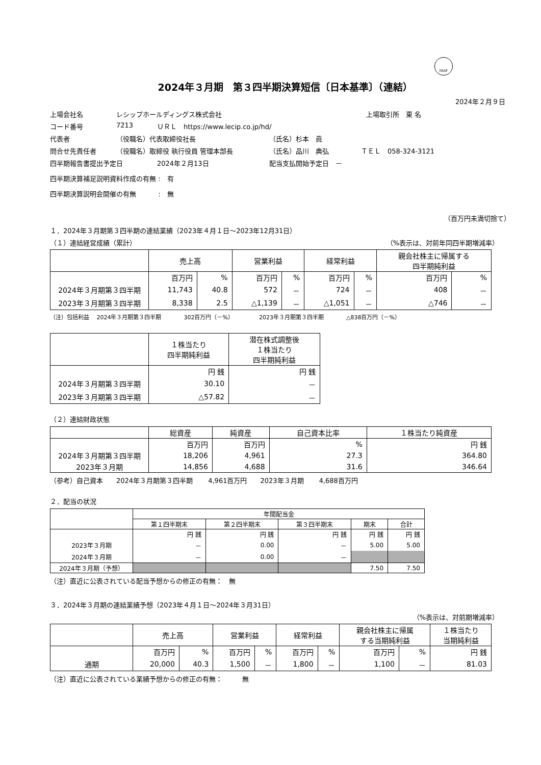FASF
2024年３月期　第３四半期決算短信〔日本基準〕（連結）
2024年２月９日
上場会社名 レシップホールディングス株式会社 上場取引所　東 名
コード番号 7213 ＵＲＬ　https://www.lecip.co.jp/hd/
代表者 （役職名）代表取締役社長 （氏名）杉本　眞
問合せ先責任者 （役職名）取締役 執行役員 管理本部長 （氏名）品川　典弘 ＴＥＬ　058-324-3121
四半期報告書提出予定日 2024年２月13日 配当支払開始予定日　－
四半期決算補足説明資料作成の有無 :　有
四半期決算説明会開催の有無　　　 :　無
（百万円未満切捨て）
１．2024年３月期第３四半期の連結業績（2023年４月１日～2023年12月31日）
（１）連結経営成績（累計） （%表示は、対前年同四半期増減率）
| | 売上高 | | 営業利益 | | 経常利益 | | 親会社株主に帰属する 四半期純利益 | |
| --- | --- | --- | --- | --- | --- | --- | --- | --- |
| | 百万円 | % | 百万円 | % | 百万円 | % | 百万円 | % |
| 2024年３月期第３四半期 | 11,743 | 40.8 | 572 | － | 724 | － | 408 | － |
| 2023年３月期第３四半期 | 8,338 | 2.5 | △1,139 | － | △1,051 | － | △746 | － |
（注）包括利益　 2024年３月期第３四半期　　　　302百万円（－%）　　　　　2023年３月期第３四半期　　　　△838百万円（－%）
| | １株当たり 四半期純利益 | 潜在株式調整後 １株当たり 四半期純利益 |
| --- | --- | --- |
| | 円 銭 | 円 銭 |
| 2024年３月期第３四半期 | 30.10 | － |
| 2023年３月期第３四半期 | △57.82 | － |
（２）連結財政状態
| | 総資産 | 純資産 | 自己資本比率 | １株当たり純資産 |
| --- | --- | --- | --- | --- |
| | 百万円 | 百万円 | % | 円 銭 |
| 2024年３月期第３四半期 | 18,206 | 4,961 | 27.3 | 364.80 |
| 2023年３月期 | 14,856 | 4,688 | 31.6 | 346.64 |
（参考）自己資本　　2024年３月期第３四半期　　 4,961百万円　　2023年３月期　　 4,688百万円
２．配当の状況
| | 年間配当金 | | | | |
| --- | --- | --- | --- | --- | --- |
| | 第１四半期末 | 第２四半期末 | 第３四半期末 | 期末 | 合計 |
| | 円 銭 | 円 銭 | 円 銭 | 円 銭 | 円 銭 |
| 2023年３月期 | － | 0.00 | － | 5.00 | 5.00 |
| 2024年３月期 | － | 0.00 | － | | |
| 2024年３月期（予想） | | | | 7.50 | 7.50 |
（注）直近に公表されている配当予想からの修正の有無：　無
３．2024年３月期の連結業績予想（2023年４月１日～2024年３月31日）
（%表示は、対前期増減率）
| | 売上高 | | 営業利益 | | 経常利益 | | 親会社株主に帰属 する当期純利益 | | １株当たり 当期純利益 |
| --- | --- | --- | --- | --- | --- | --- | --- | --- | --- |
| | 百万円 | % | 百万円 | % | 百万円 | % | 百万円 | % | 円 銭 |
| 通期 | 20,000 | 40.3 | 1,500 | － | 1,800 | － | 1,100 | － | 81.03 |
（注）直近に公表されている業績予想からの修正の有無：　　　無